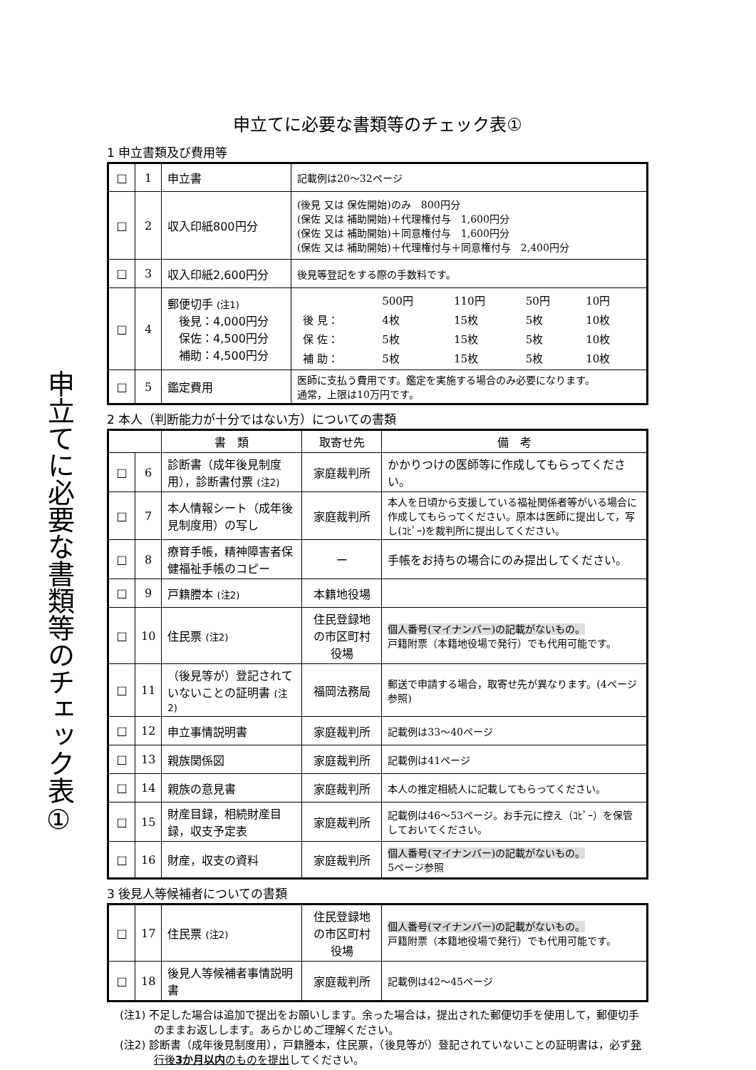申立てに必要な書類等のチェック表①
申立てに必要な書類等のチェック表①
1 申立書類及び費用等
| □ | 1 | 申立書 | 記載例は20～32ページ |
| □ | 2 | 収入印紙800円分 | (後見 又は 保佐開始)のみ 800円分 (保佐 又は 補助開始)＋代理権付与 1,600円分 (保佐 又は 補助開始)＋同意権付与 1,600円分 (保佐 又は 補助開始)＋代理権付与＋同意権付与 2,400円分 |
| □ | 3 | 収入印紙2,600円分 | 後見等登記をする際の手数料です。 |
| □ | 4 | 郵便切手 (注1) 後見：4,000円分 保佐：4,500円分 補助：4,500円分 | / / 500円 / 110円 / 50円 / 10円 / / 後 見： / 4枚 / 15枚 / 5枚 / 10枚 / / 保 佐： / 5枚 / 15枚 / 5枚 / 10枚 / / 補 助： / 5枚 / 15枚 / 5枚 / 10枚 / |
| □ | 5 | 鑑定費用 | 医師に支払う費用です。鑑定を実施する場合のみ必要になります。 通常，上限は10万円です。 |
2 本人（判断能力が十分ではない方）についての書類
| | | 書 類 | 取寄せ先 | 備 考 |
| --- | --- | --- | --- | --- |
| □ | 6 | 診断書（成年後見制度用），診断書付票 (注2) | 家庭裁判所 | かかりつけの医師等に作成してもらってください。 |
| □ | 7 | 本人情報シート（成年後見制度用）の写し | 家庭裁判所 | 本人を日頃から支援している福祉関係者等がいる場合に作成してもらってください。原本は医師に提出して，写し(ｺﾋﾟｰ)を裁判所に提出してください。 |
| □ | 8 | 療育手帳，精神障害者保健福祉手帳のコピー | ー | 手帳をお持ちの場合にのみ提出してください。 |
| □ | 9 | 戸籍謄本 (注2) | 本籍地役場 | |
| □ | 10 | 住民票 (注2) | 住民登録地の市区町村役場 | 個人番号(マイナンバー)の記載がないもの。 戸籍附票（本籍地役場で発行）でも代用可能です。 |
| □ | 11 | （後見等が）登記されていないことの証明書 (注2) | 福岡法務局 | 郵送で申請する場合，取寄せ先が異なります。(4ページ参照) |
| □ | 12 | 申立事情説明書 | 家庭裁判所 | 記載例は33～40ページ |
| □ | 13 | 親族関係図 | 家庭裁判所 | 記載例は41ページ |
| □ | 14 | 親族の意見書 | 家庭裁判所 | 本人の推定相続人に記載してもらってください。 |
| □ | 15 | 財産目録，相続財産目録，収支予定表 | 家庭裁判所 | 記載例は46～53ページ。お手元に控え（ｺﾋﾟｰ）を保管しておいてください。 |
| □ | 16 | 財産，収支の資料 | 家庭裁判所 | 個人番号(マイナンバー)の記載がないもの。 5ページ参照 |
3 後見人等候補者についての書類
| □ | 17 | 住民票 (注2) | 住民登録地の市区町村役場 | 個人番号(マイナンバー)の記載がないもの。 戸籍附票（本籍地役場で発行）でも代用可能です。 |
| □ | 18 | 後見人等候補者事情説明書 | 家庭裁判所 | 記載例は42～45ページ |
(注1) 不足した場合は追加で提出をお願いします。余った場合は，提出された郵便切手を使用して，郵便切手のままお返しします。あらかじめご理解ください。
(注2) 診断書（成年後見制度用），戸籍謄本，住民票，（後見等が）登記されていないことの証明書は，必ず発行後3か月以内のものを提出してください。